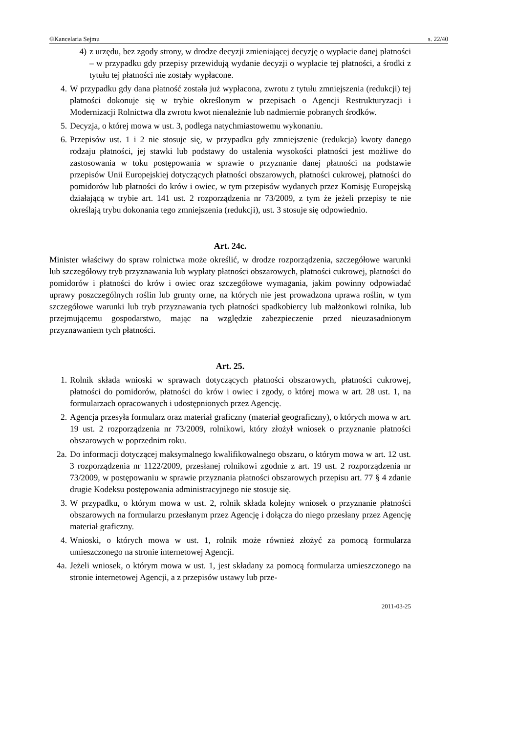©Kancelaria Sejmu s. 22/40
4) z urzędu, bez zgody strony, w drodze decyzji zmieniającej decyzję o wypłacie danej płatności – w przypadku gdy przepisy przewidują wydanie decyzji o wypłacie tej płatności, a środki z tytułu tej płatności nie zostały wypłacone.
4. W przypadku gdy dana płatność została już wypłacona, zwrotu z tytułu zmniejszenia (redukcji) tej płatności dokonuje się w trybie określonym w przepisach o Agencji Restrukturyzacji i Modernizacji Rolnictwa dla zwrotu kwot nienależnie lub nadmiernie pobranych środków.
5. Decyzja, o której mowa w ust. 3, podlega natychmiastowemu wykonaniu.
6. Przepisów ust. 1 i 2 nie stosuje się, w przypadku gdy zmniejszenie (redukcja) kwoty danego rodzaju płatności, jej stawki lub podstawy do ustalenia wysokości płatności jest możliwe do zastosowania w toku postępowania w sprawie o przyznanie danej płatności na podstawie przepisów Unii Europejskiej dotyczących płatności obszarowych, płatności cukrowej, płatności do pomidorów lub płatności do krów i owiec, w tym przepisów wydanych przez Komisję Europejską działającą w trybie art. 141 ust. 2 rozporządzenia nr 73/2009, z tym że jeżeli przepisy te nie określają trybu dokonania tego zmniejszenia (redukcji), ust. 3 stosuje się odpowiednio.
Art. 24c.
Minister właściwy do spraw rolnictwa może określić, w drodze rozporządzenia, szczegółowe warunki lub szczegółowy tryb przyznawania lub wypłaty płatności obszarowych, płatności cukrowej, płatności do pomidorów i płatności do krów i owiec oraz szczegółowe wymagania, jakim powinny odpowiadać uprawy poszczególnych roślin lub grunty orne, na których nie jest prowadzona uprawa roślin, w tym szczegółowe warunki lub tryb przyznawania tych płatności spadkobiercy lub małżonkowi rolnika, lub przejmującemu gospodarstwo, mając na względzie zabezpieczenie przed nieuzasadnionym przyznawaniem tych płatności.
Art. 25.
1. Rolnik składa wnioski w sprawach dotyczących płatności obszarowych, płatności cukrowej, płatności do pomidorów, płatności do krów i owiec i zgody, o której mowa w art. 28 ust. 1, na formularzach opracowanych i udostępnionych przez Agencję.
2. Agencja przesyła formularz oraz materiał graficzny (materiał geograficzny), o których mowa w art. 19 ust. 2 rozporządzenia nr 73/2009, rolnikowi, który złożył wniosek o przyznanie płatności obszarowych w poprzednim roku.
2a. Do informacji dotyczącej maksymalnego kwalifikowalnego obszaru, o którym mowa w art. 12 ust. 3 rozporządzenia nr 1122/2009, przesłanej rolnikowi zgodnie z art. 19 ust. 2 rozporządzenia nr 73/2009, w postępowaniu w sprawie przyznania płatności obszarowych przepisu art. 77 § 4 zdanie drugie Kodeksu postępowania administracyjnego nie stosuje się.
3. W przypadku, o którym mowa w ust. 2, rolnik składa kolejny wniosek o przyznanie płatności obszarowych na formularzu przesłanym przez Agencję i dołącza do niego przesłany przez Agencję materiał graficzny.
4. Wnioski, o których mowa w ust. 1, rolnik może również złożyć za pomocą formularza umieszczonego na stronie internetowej Agencji.
4a. Jeżeli wniosek, o którym mowa w ust. 1, jest składany za pomocą formularza umieszczonego na stronie internetowej Agencji, a z przepisów ustawy lub prze-
2011-03-25